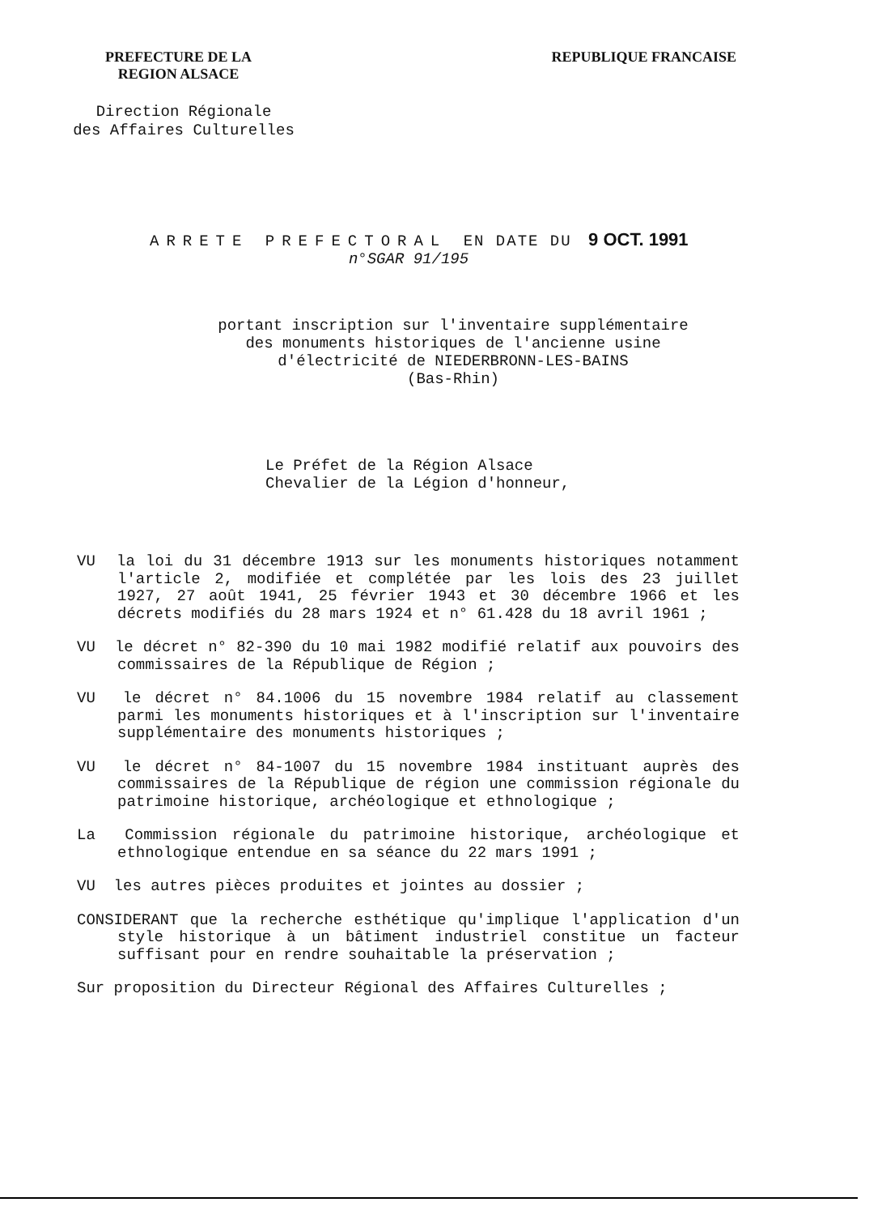PREFECTURE DE LA
REGION ALSACE
REPUBLIQUE FRANCAISE
Direction Régionale
des Affaires Culturelles
ARRETE PREFECTORAL EN DATE DU 9 OCT. 1991
n°SGAR 91/195
portant inscription sur l'inventaire supplémentaire
des monuments historiques de l'ancienne usine
d'électricité de NIEDERBRONN-LES-BAINS
(Bas-Rhin)
Le Préfet de la Région Alsace
Chevalier de la Légion d'honneur,
VU la loi du 31 décembre 1913 sur les monuments historiques notamment l'article 2, modifiée et complétée par les lois des 23 juillet 1927, 27 août 1941, 25 février 1943 et 30 décembre 1966 et les décrets modifiés du 28 mars 1924 et n° 61.428 du 18 avril 1961 ;
VU le décret n° 82-390 du 10 mai 1982 modifié relatif aux pouvoirs des commissaires de la République de Région ;
VU le décret n° 84.1006 du 15 novembre 1984 relatif au classement parmi les monuments historiques et à l'inscription sur l'inventaire supplémentaire des monuments historiques ;
VU le décret n° 84-1007 du 15 novembre 1984 instituant auprès des commissaires de la République de région une commission régionale du patrimoine historique, archéologique et ethnologique ;
La Commission régionale du patrimoine historique, archéologique et ethnologique entendue en sa séance du 22 mars 1991 ;
VU les autres pièces produites et jointes au dossier ;
CONSIDERANT que la recherche esthétique qu'implique l'application d'un style historique à un bâtiment industriel constitue un facteur suffisant pour en rendre souhaitable la préservation ;
Sur proposition du Directeur Régional des Affaires Culturelles ;